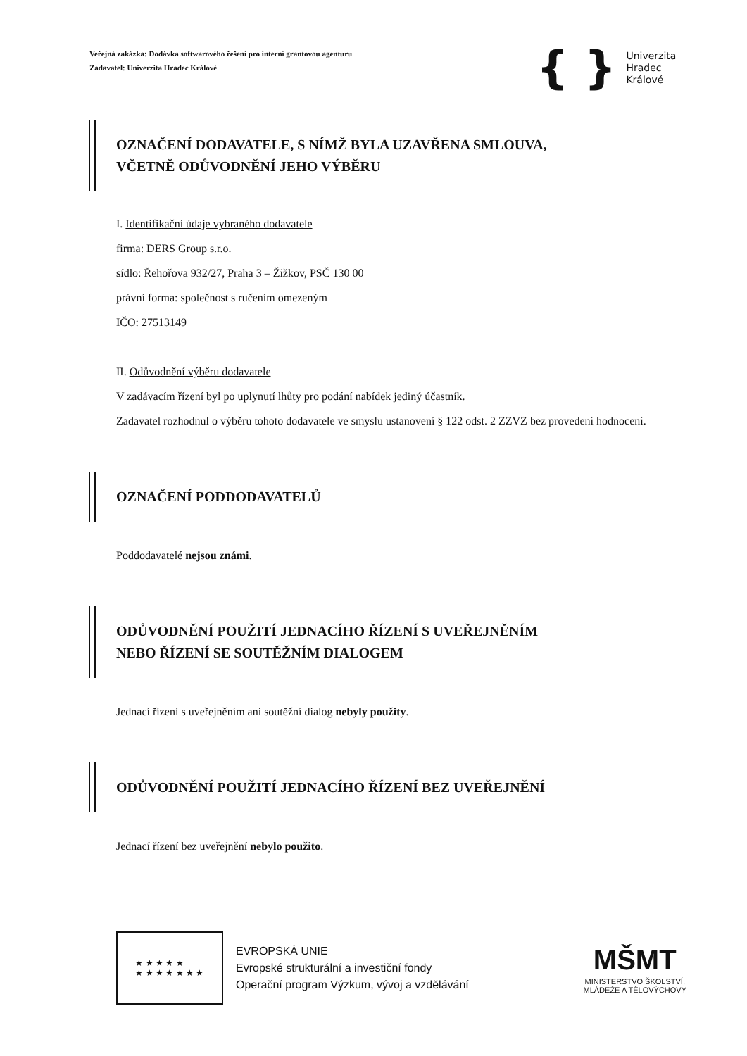Veřejná zakázka: Dodávka softwarového řešení pro interní grantovou agenturu
Zadavatel: Univerzita Hradec Králové
{ }
Univerzita
Hradec
Králové
OZNAČENÍ DODAVATELE, S NÍMŽ BYLA UZAVŘENA SMLOUVA,
VČETNĚ ODŮVODNĚNÍ JEHO VÝBĚRU
I. Identifikační údaje vybraného dodavatele
firma: DERS Group s.r.o.
sídlo: Řehořova 932/27, Praha 3 – Žižkov, PSČ 130 00
právní forma: společnost s ručením omezeným
IČO: 27513149
II. Odůvodnění výběru dodavatele
V zadávacím řízení byl po uplynutí lhůty pro podání nabídek jediný účastník.
Zadavatel rozhodnul o výběru tohoto dodavatele ve smyslu ustanovení § 122 odst. 2 ZZVZ bez provedení hodnocení.
OZNAČENÍ PODDODAVATELŮ
Poddodavatelé nejsou známi.
ODŮVODNĚNÍ POUŽITÍ JEDNACÍHO ŘÍZENÍ S UVEŘEJNĚNÍM
NEBO ŘÍZENÍ SE SOUTĚŽNÍM DIALOGEM
Jednací řízení s uveřejněním ani soutěžní dialog nebyly použity.
ODŮVODNĚNÍ POUŽITÍ JEDNACÍHO ŘÍZENÍ BEZ UVEŘEJNĚNÍ
Jednací řízení bez uveřejnění nebylo použito.
★ ★ ★ ★ ★
★ ★ ★ ★ ★ ★ ★
EVROPSKÁ UNIE
Evropské strukturální a investiční fondy
Operační program Výzkum, vývoj a vzdělávání
MŠMT
MINISTERSTVO ŠKOLSTVÍ,
MLÁDEŽE A TĚLOVÝCHOVY